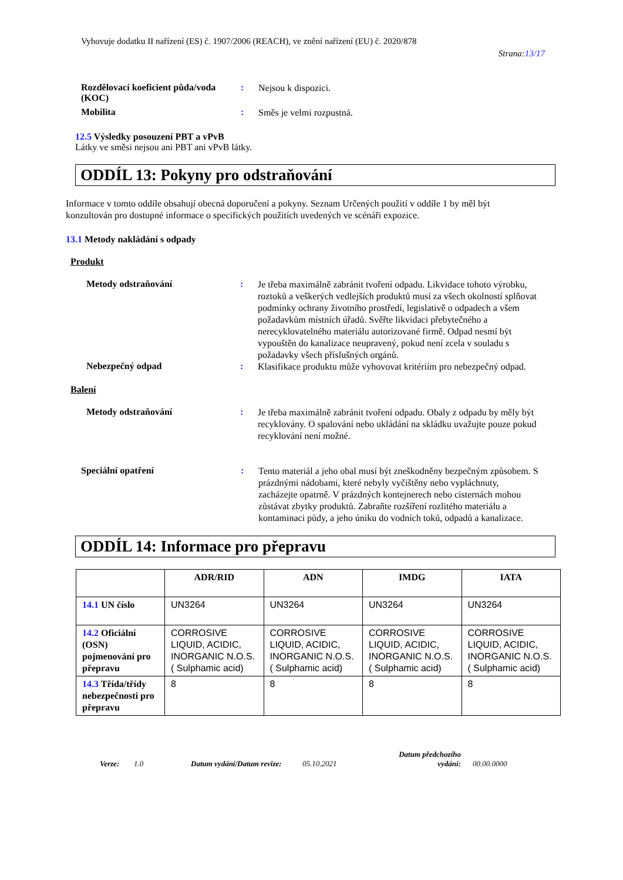Vyhovuje dodatku II nařízení (ES) č. 1907/2006 (REACH), ve znění nařízení (EU) č. 2020/878
Strana:13/17
Rozdělovací koeficient půda/voda (KOC)
:
Nejsou k dispozici.
Mobilita :
Směs je velmi rozpustná.
12.5 Výsledky posouzení PBT a vPvB
Látky ve směsi nejsou ani PBT ani vPvB látky.
ODDÍL 13: Pokyny pro odstraňování
Informace v tomto oddíle obsahují obecná doporučení a pokyny. Seznam Určených použití v oddíle 1 by měl být konzultován pro dostupné informace o specifických použitích uvedených ve scénáři expozice.
13.1 Metody nakládání s odpady
Produkt
Metody odstraňování :
Je třeba maximálně zabránit tvoření odpadu. Likvidace tohoto výrobku, roztoků a veškerých vedlejších produktů musí za všech okolností splňovat podmínky ochrany životního prostředí, legislativě o odpadech a všem požadavkům místních úřadů. Svěřte likvidaci přebytečného a nerecyklovatelného materiálu autorizované firmě. Odpad nesmí být vypouštěn do kanalizace neupravený, pokud není zcela v souladu s požadavky všech příslušných orgánů.
Nebezpečný odpad :
Klasifikace produktu může vyhovovat kritériím pro nebezpečný odpad.
Balení
Metody odstraňování :
Je třeba maximálně zabránit tvoření odpadu. Obaly z odpadu by měly být recyklovány. O spalování nebo ukládání na skládku uvažujte pouze pokud recyklování není možné.
Speciální opatření :
Tento materiál a jeho obal musí být zneškodněny bezpečným způsobem. S prázdnými nádobami, které nebyly vyčištěny nebo vypláchnuty, zacházejte opatrně. V prázdných kontejnerech nebo cisternách mohou zůstávat zbytky produktů. Zabraňte rozšíření rozlitého materiálu a kontaminaci půdy, a jeho úniku do vodních toků, odpadů a kanalizace.
ODDÍL 14: Informace pro přepravu
| | ADR/RID | ADN | IMDG | IATA |
| --- | --- | --- | --- | --- |
| 14.1 UN číslo | UN3264 | UN3264 | UN3264 | UN3264 |
| 14.2 Oficiální (OSN) pojmenování pro přepravu | CORROSIVE LIQUID, ACIDIC, INORGANIC N.O.S. ( Sulphamic acid) | CORROSIVE LIQUID, ACIDIC, INORGANIC N.O.S. ( Sulphamic acid) | CORROSIVE LIQUID, ACIDIC, INORGANIC N.O.S. ( Sulphamic acid) | CORROSIVE LIQUID, ACIDIC, INORGANIC N.O.S. ( Sulphamic acid) |
| 14.3 Třída/třídy nebezpečnosti pro přepravu | 8 | 8 | 8 | 8 |
Verze: 1.0 Datum vydání/Datum revize: 05.10.2021 Datum předchozího vydání: 00.00.0000